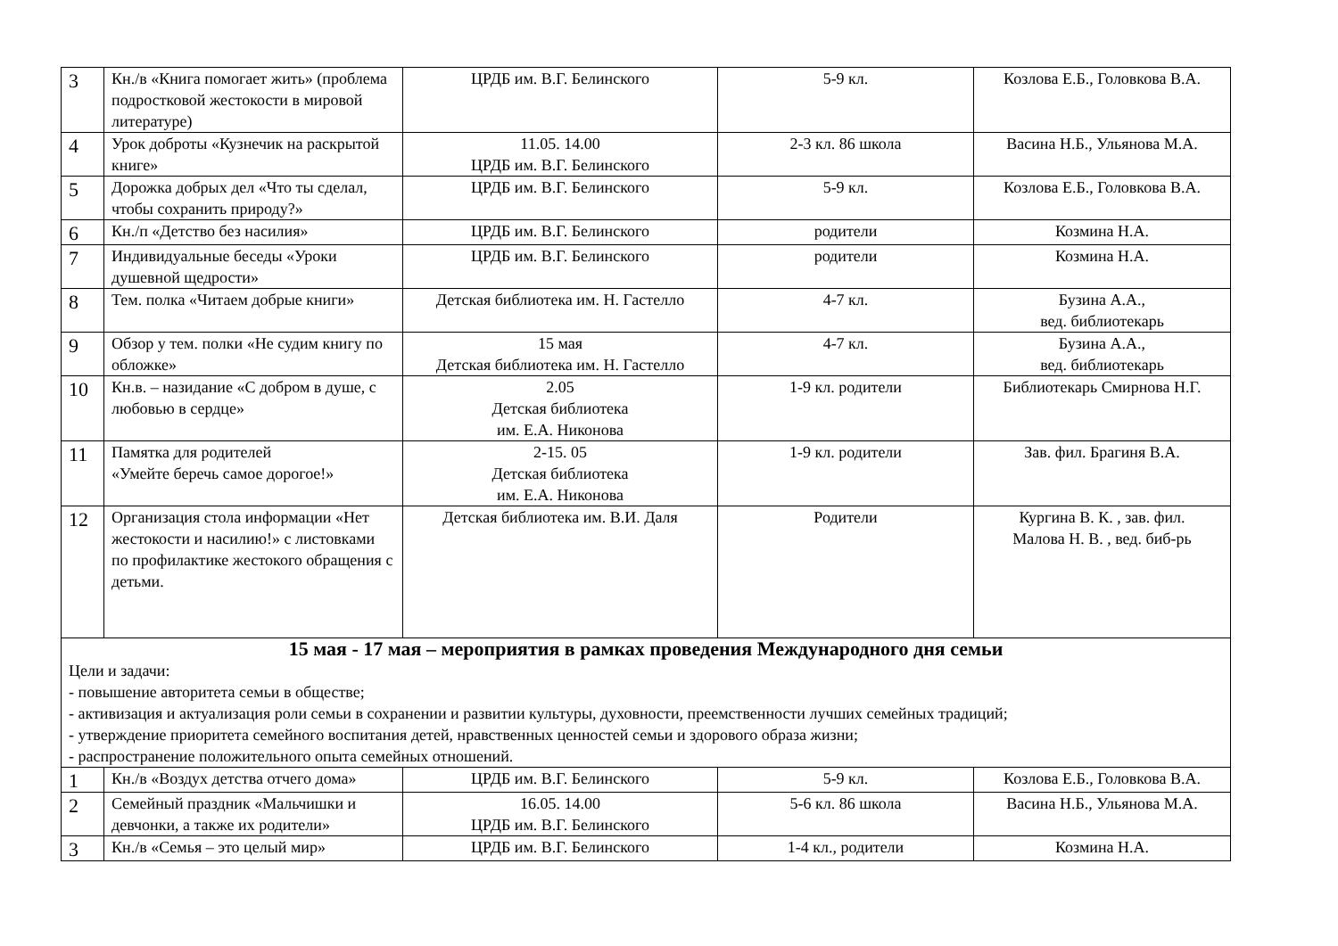| 3 | Кн./в «Книга помогает жить» (проблема подростковой жестокости в мировой литературе) | ЦРДБ им. В.Г. Белинского | 5-9 кл. | Козлова Е.Б., Головкова В.А. |
| 4 | Урок доброты «Кузнечик на раскрытой книге» | 11.05. 14.00 ЦРДБ им. В.Г. Белинского | 2-3 кл. 86 школа | Васина Н.Б., Ульянова М.А. |
| 5 | Дорожка добрых дел «Что ты сделал, чтобы сохранить природу?» | ЦРДБ им. В.Г. Белинского | 5-9 кл. | Козлова Е.Б., Головкова В.А. |
| 6 | Кн./п «Детство без насилия» | ЦРДБ им. В.Г. Белинского | родители | Козмина Н.А. |
| 7 | Индивидуальные беседы «Уроки душевной щедрости» | ЦРДБ им. В.Г. Белинского | родители | Козмина Н.А. |
| 8 | Тем. полка «Читаем добрые книги» | Детская библиотека им. Н. Гастелло | 4-7 кл. | Бузина А.А., вед. библиотекарь |
| 9 | Обзор у тем. полки «Не судим книгу по обложке» | 15 мая Детская библиотека им. Н. Гастелло | 4-7 кл. | Бузина А.А., вед. библиотекарь |
| 10 | Кн.в. – назидание «С добром в душе, с любовью в сердце» | 2.05 Детская библиотека им. Е.А. Никонова | 1-9 кл. родители | Библиотекарь Смирнова Н.Г. |
| 11 | Памятка для родителей «Умейте беречь самое дорогое!» | 2-15. 05 Детская библиотека им. Е.А. Никонова | 1-9 кл. родители | Зав. фил. Брагиня В.А. |
| 12 | Организация стола информации «Нет жестокости и насилию!» с листовками по профилактике жестокого обращения с детьми. | Детская библиотека им. В.И. Даля | Родители | Кургина В. К. , зав. фил. Малова Н. В. , вед. биб-рь |
| 15 мая - 17 мая – мероприятия в рамках проведения Международного дня семьи Цели и задачи: - повышение авторитета семьи в обществе; - активизация и актуализация роли семьи в сохранении и развитии культуры, духовности, преемственности лучших семейных традиций; - утверждение приоритета семейного воспитания детей, нравственных ценностей семьи и здорового образа жизни; - распространение положительного опыта семейных отношений. | | | | |
| 1 | Кн./в «Воздух детства отчего дома» | ЦРДБ им. В.Г. Белинского | 5-9 кл. | Козлова Е.Б., Головкова В.А. |
| 2 | Семейный праздник «Мальчишки и девчонки, а также их родители» | 16.05. 14.00 ЦРДБ им. В.Г. Белинского | 5-6 кл. 86 школа | Васина Н.Б., Ульянова М.А. |
| 3 | Кн./в «Семья – это целый мир» | ЦРДБ им. В.Г. Белинского | 1-4 кл., родители | Козмина Н.А. |